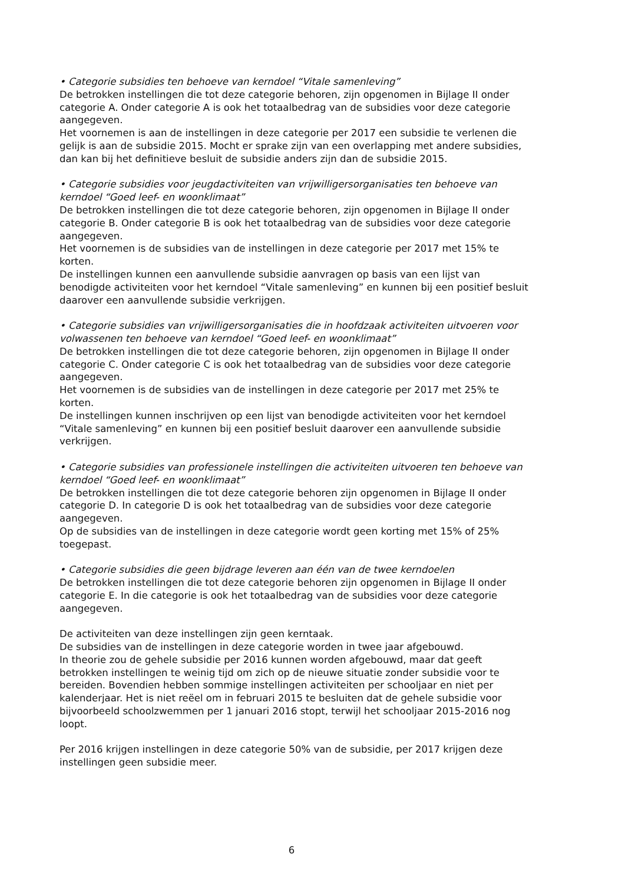• Categorie subsidies ten behoeve van kerndoel “Vitale samenleving”
De betrokken instellingen die tot deze categorie behoren, zijn opgenomen in Bijlage II onder categorie A. Onder categorie A is ook het totaalbedrag van de subsidies voor deze categorie aangegeven.
Het voornemen is aan de instellingen in deze categorie per 2017 een subsidie te verlenen die gelijk is aan de subsidie 2015. Mocht er sprake zijn van een overlapping met andere subsidies, dan kan bij het definitieve besluit de subsidie anders zijn dan de subsidie 2015.
• Categorie subsidies voor jeugdactiviteiten van vrijwilligersorganisaties ten behoeve van kerndoel “Goed leef- en woonklimaat”
De betrokken instellingen die tot deze categorie behoren, zijn opgenomen in Bijlage II onder categorie B. Onder categorie B is ook het totaalbedrag van de subsidies voor deze categorie aangegeven.
Het voornemen is de subsidies van de instellingen in deze categorie per 2017 met 15% te korten.
De instellingen kunnen een aanvullende subsidie aanvragen op basis van een lijst van benodigde activiteiten voor het kerndoel “Vitale samenleving” en kunnen bij een positief besluit daarover een aanvullende subsidie verkrijgen.
• Categorie subsidies van vrijwilligersorganisaties die in hoofdzaak activiteiten uitvoeren voor volwassenen ten behoeve van kerndoel “Goed leef- en woonklimaat”
De betrokken instellingen die tot deze categorie behoren, zijn opgenomen in Bijlage II onder categorie C. Onder categorie C is ook het totaalbedrag van de subsidies voor deze categorie aangegeven.
Het voornemen is de subsidies van de instellingen in deze categorie per 2017 met 25% te korten.
De instellingen kunnen inschrijven op een lijst van benodigde activiteiten voor het kerndoel “Vitale samenleving” en kunnen bij een positief besluit daarover een aanvullende subsidie verkrijgen.
• Categorie subsidies van professionele instellingen die activiteiten uitvoeren ten behoeve van kerndoel “Goed leef- en woonklimaat”
De betrokken instellingen die tot deze categorie behoren zijn opgenomen in Bijlage II onder categorie D. In categorie D is ook het totaalbedrag van de subsidies voor deze categorie aangegeven.
Op de subsidies van de instellingen in deze categorie wordt geen korting met 15% of 25% toegepast.
• Categorie subsidies die geen bijdrage leveren aan één van de twee kerndoelen
De betrokken instellingen die tot deze categorie behoren zijn opgenomen in Bijlage II onder categorie E. In die categorie is ook het totaalbedrag van de subsidies voor deze categorie aangegeven.
De activiteiten van deze instellingen zijn geen kerntaak.
De subsidies van de instellingen in deze categorie worden in twee jaar afgebouwd.
In theorie zou de gehele subsidie per 2016 kunnen worden afgebouwd, maar dat geeft betrokken instellingen te weinig tijd om zich op de nieuwe situatie zonder subsidie voor te bereiden. Bovendien hebben sommige instellingen activiteiten per schooljaar en niet per kalenderjaar. Het is niet reëel om in februari 2015 te besluiten dat de gehele subsidie voor bijvoorbeeld schoolzwemmen per 1 januari 2016 stopt, terwijl het schooljaar 2015-2016 nog loopt.
Per 2016 krijgen instellingen in deze categorie 50% van de subsidie, per 2017 krijgen deze instellingen geen subsidie meer.
6